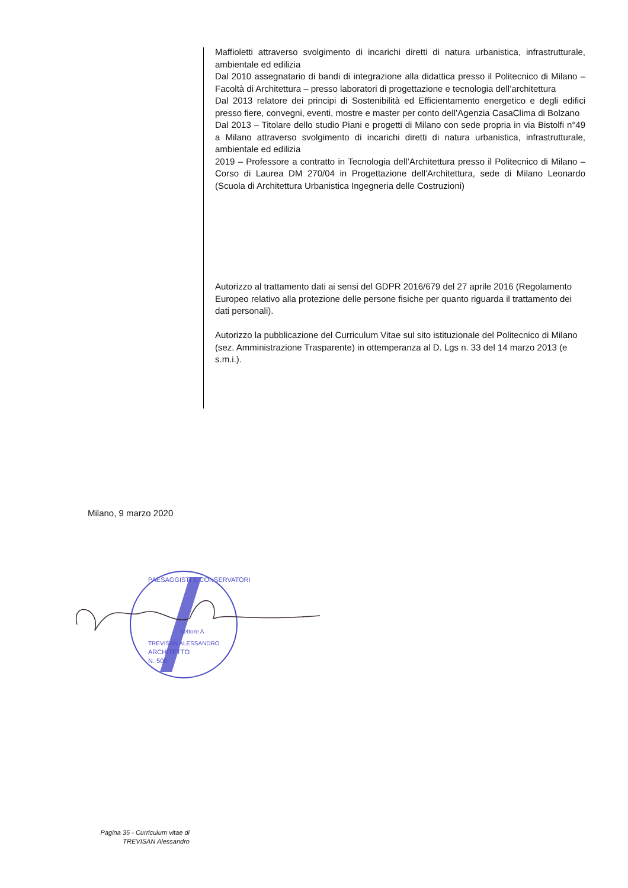Maffioletti attraverso svolgimento di incarichi diretti di natura urbanistica, infrastrutturale, ambientale ed edilizia
Dal 2010 assegnatario di bandi di integrazione alla didattica presso il Politecnico di Milano – Facoltà di Architettura – presso laboratori di progettazione e tecnologia dell’architettura
Dal 2013 relatore dei principi di Sostenibilità ed Efficientamento energetico e degli edifici presso fiere, convegni, eventi, mostre e master per conto dell’Agenzia CasaClima di Bolzano
Dal 2013 – Titolare dello studio Piani e progetti di Milano con sede propria in via Bistolfi n°49 a Milano attraverso svolgimento di incarichi diretti di natura urbanistica, infrastrutturale, ambientale ed edilizia
2019 – Professore a contratto in Tecnologia dell’Architettura presso il Politecnico di Milano – Corso di Laurea DM 270/04 in Progettazione dell'Architettura, sede di Milano Leonardo (Scuola di Architettura Urbanistica Ingegneria delle Costruzioni)
Autorizzo al trattamento dati ai sensi del GDPR 2016/679 del 27 aprile 2016 (Regolamento Europeo relativo alla protezione delle persone fisiche per quanto riguarda il trattamento dei dati personali).
Autorizzo la pubblicazione del Curriculum Vitae sul sito istituzionale del Politecnico di Milano (sez. Amministrazione Trasparente) in ottemperanza al D. Lgs n. 33 del 14 marzo 2013 (e s.m.i.).
Milano, 9 marzo 2020
PAESAGGISTI E CONSERVATORI
settore A
TREVISAN ALESSANDRO
ARCHITETTO
N. 500
Pagina 35 - Curriculum vitae di
TREVISAN Alessandro